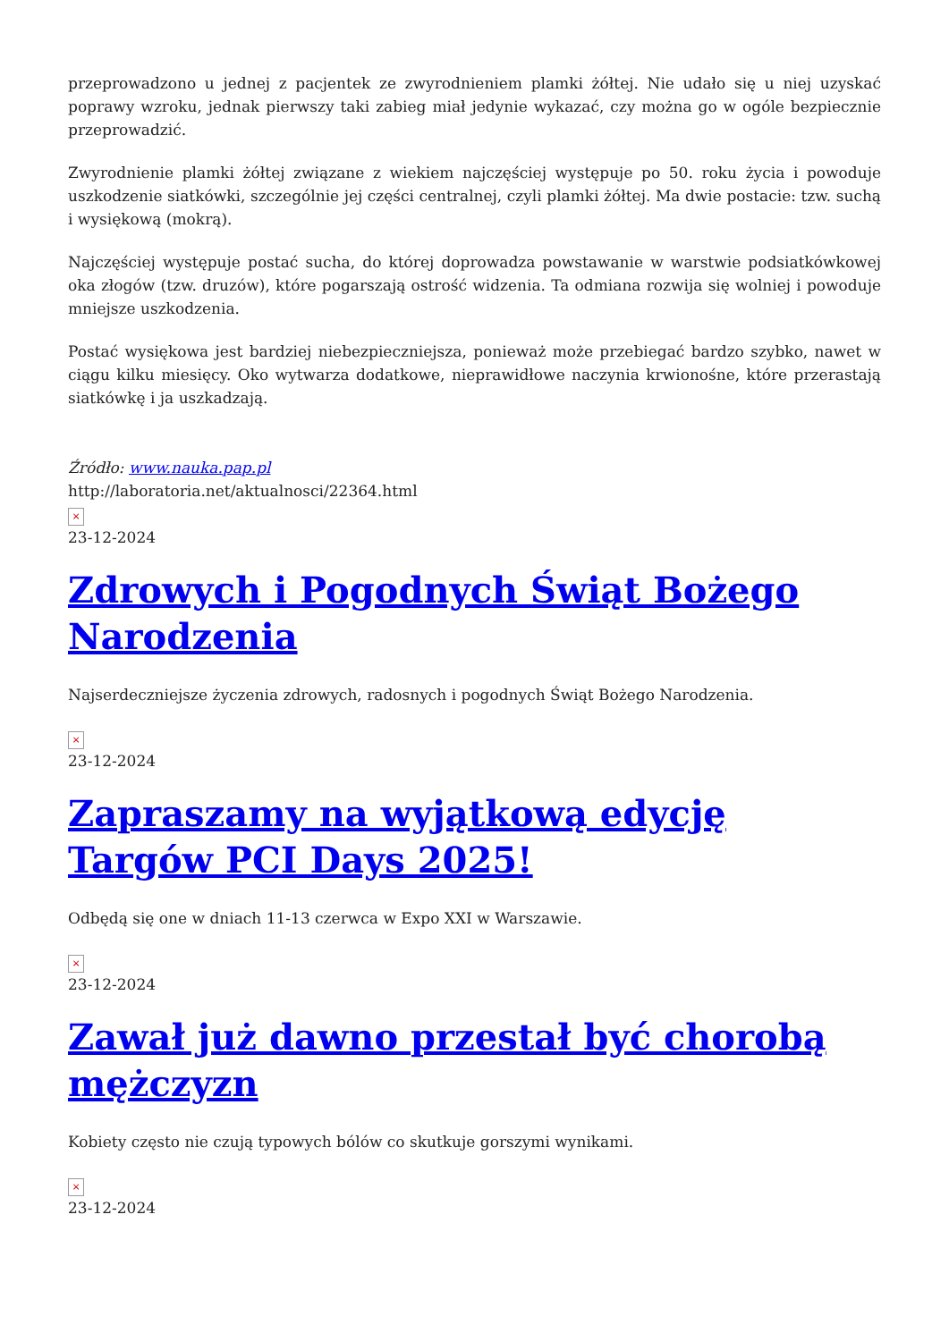przeprowadzono u jednej z pacjentek ze zwyrodnieniem plamki żółtej. Nie udało się u niej uzyskać poprawy wzroku, jednak pierwszy taki zabieg miał jedynie wykazać, czy można go w ogóle bezpiecznie przeprowadzić.
Zwyrodnienie plamki żółtej związane z wiekiem najczęściej występuje po 50. roku życia i powoduje uszkodzenie siatkówki, szczególnie jej części centralnej, czyli plamki żółtej. Ma dwie postacie: tzw. suchą i wysiękową (mokrą).
Najczęściej występuje postać sucha, do której doprowadza powstawanie w warstwie podsiatkówkowej oka złogów (tzw. druzów), które pogarszają ostrość widzenia. Ta odmiana rozwija się wolniej i powoduje mniejsze uszkodzenia.
Postać wysiękowa jest bardziej niebezpieczniejsza, ponieważ może przebiegać bardzo szybko, nawet w ciągu kilku miesięcy. Oko wytwarza dodatkowe, nieprawidłowe naczynia krwionośne, które przerastają siatkówkę i ja uszkadzają.
Źródło: www.nauka.pap.pl
http://laboratoria.net/aktualnosci/22364.html
×
23-12-2024
Zdrowych i Pogodnych Świąt Bożego Narodzenia
Najserdeczniejsze życzenia zdrowych, radosnych i pogodnych Świąt Bożego Narodzenia.
×
23-12-2024
Zapraszamy na wyjątkową edycję Targów PCI Days 2025!
Odbędą się one w dniach 11-13 czerwca w Expo XXI w Warszawie.
×
23-12-2024
Zawał już dawno przestał być chorobą mężczyzn
Kobiety często nie czują typowych bólów co skutkuje gorszymi wynikami.
×
23-12-2024